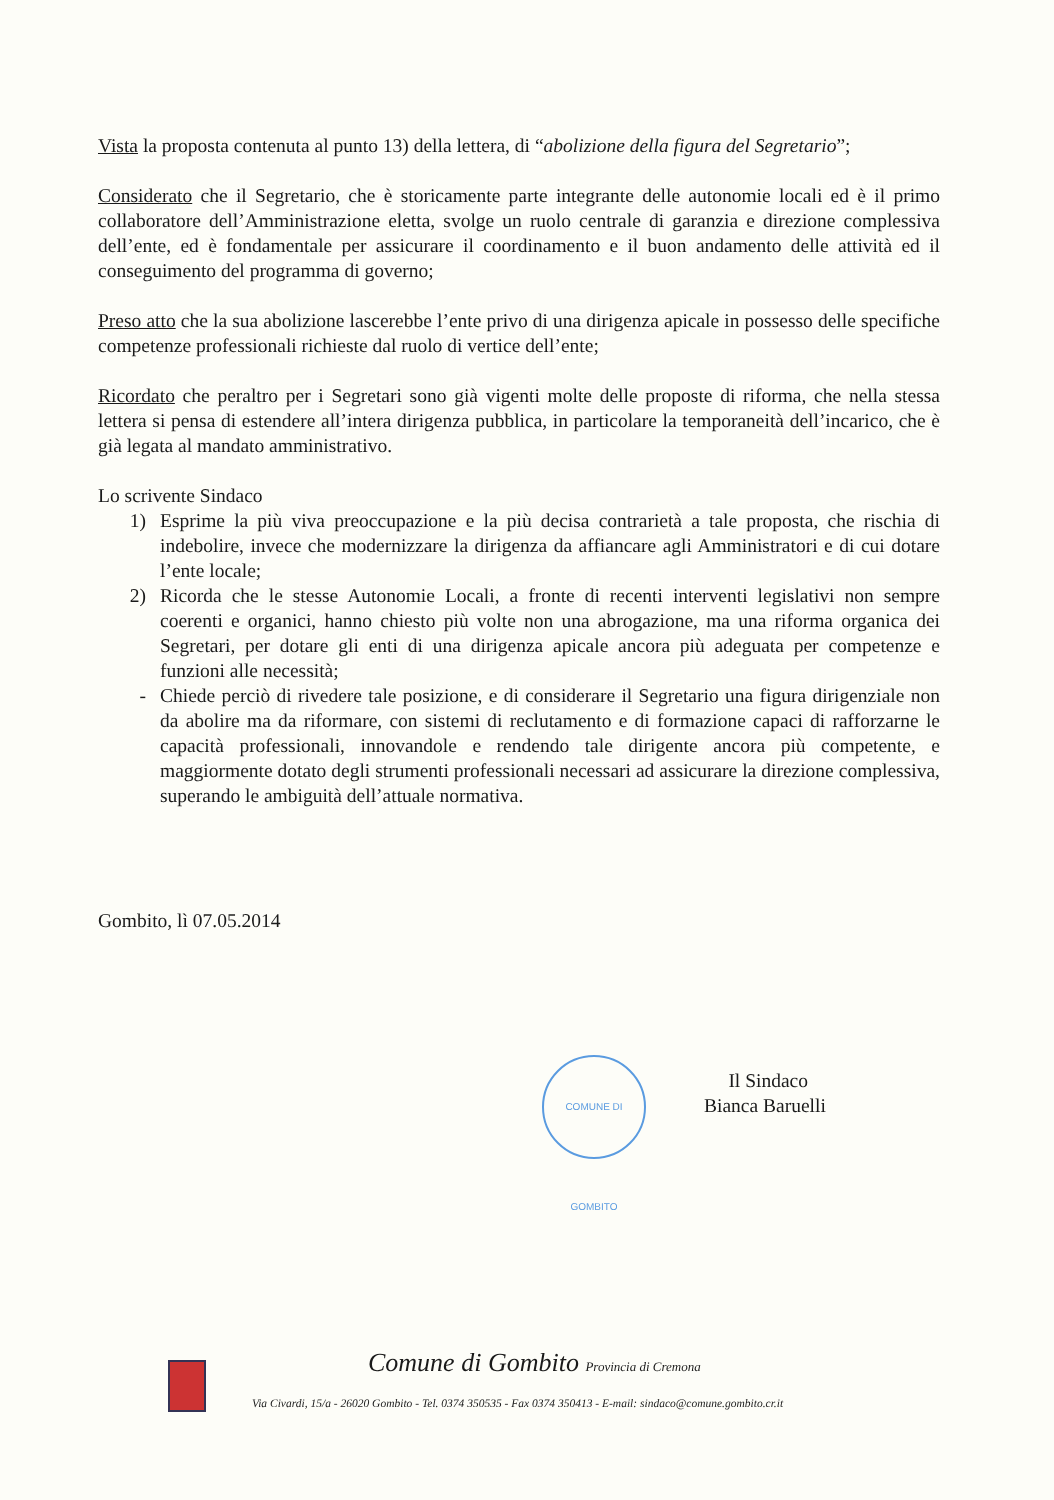Vista la proposta contenuta al punto 13) della lettera, di “abolizione della figura del Segretario”;
Considerato che il Segretario, che è storicamente parte integrante delle autonomie locali ed è il primo collaboratore dell’Amministrazione eletta, svolge un ruolo centrale di garanzia e direzione complessiva dell’ente, ed è fondamentale per assicurare il coordinamento e il buon andamento delle attività ed il conseguimento del programma di governo;
Preso atto che la sua abolizione lascerebbe l’ente privo di una dirigenza apicale in possesso delle specifiche competenze professionali richieste dal ruolo di vertice dell’ente;
Ricordato che peraltro per i Segretari sono già vigenti molte delle proposte di riforma, che nella stessa lettera si pensa di estendere all’intera dirigenza pubblica, in particolare la temporaneità dell’incarico, che è già legata al mandato amministrativo.
Lo scrivente Sindaco
1) Esprime la più viva preoccupazione e la più decisa contrarietà a tale proposta, che rischia di indebolire, invece che modernizzare la dirigenza da affiancare agli Amministratori e di cui dotare l’ente locale;
2) Ricorda che le stesse Autonomie Locali, a fronte di recenti interventi legislativi non sempre coerenti e organici, hanno chiesto più volte non una abrogazione, ma una riforma organica dei Segretari, per dotare gli enti di una dirigenza apicale ancora più adeguata per competenze e funzioni alle necessità;
- Chiede perciò di rivedere tale posizione, e di considerare il Segretario una figura dirigenziale non da abolire ma da riformare, con sistemi di reclutamento e di formazione capaci di rafforzarne le capacità professionali, innovandole e rendendo tale dirigente ancora più competente, e maggiormente dotato degli strumenti professionali necessari ad assicurare la direzione complessiva, superando le ambiguità dell’attuale normativa.
Gombito, lì 07.05.2014
COMUNE DI GOMBITO
Il Sindaco
Bianca Baruelli
Comune di Gombito Provincia di Cremona
Via Civardi, 15/a - 26020 Gombito - Tel. 0374 350535 - Fax 0374 350413 - E-mail: sindaco@comune.gombito.cr.it